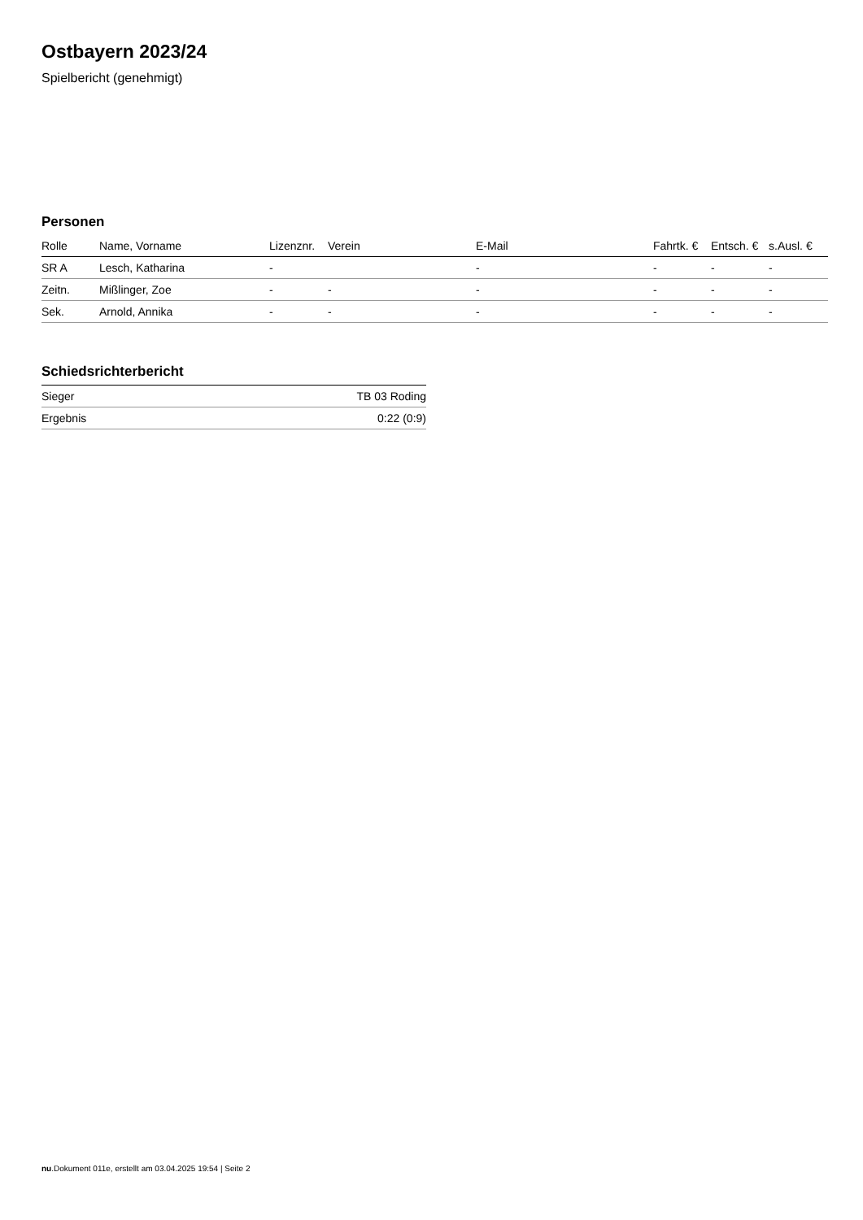Ostbayern 2023/24
Spielbericht (genehmigt)
Personen
| Rolle | Name, Vorname | Lizenznr. | Verein | E-Mail | Fahrtk. € | Entsch. € | s.Ausl. € |
| --- | --- | --- | --- | --- | --- | --- | --- |
| SR A | Lesch, Katharina | - | | - | - | - | - |
| Zeitn. | Mißlinger, Zoe | - | - | - | - | - | - |
| Sek. | Arnold, Annika | - | - | - | - | - | - |
Schiedsrichterbericht
| Sieger | TB 03 Roding |
| Ergebnis | 0:22 (0:9) |
nu.Dokument 011e, erstellt am 03.04.2025 19:54 | Seite 2